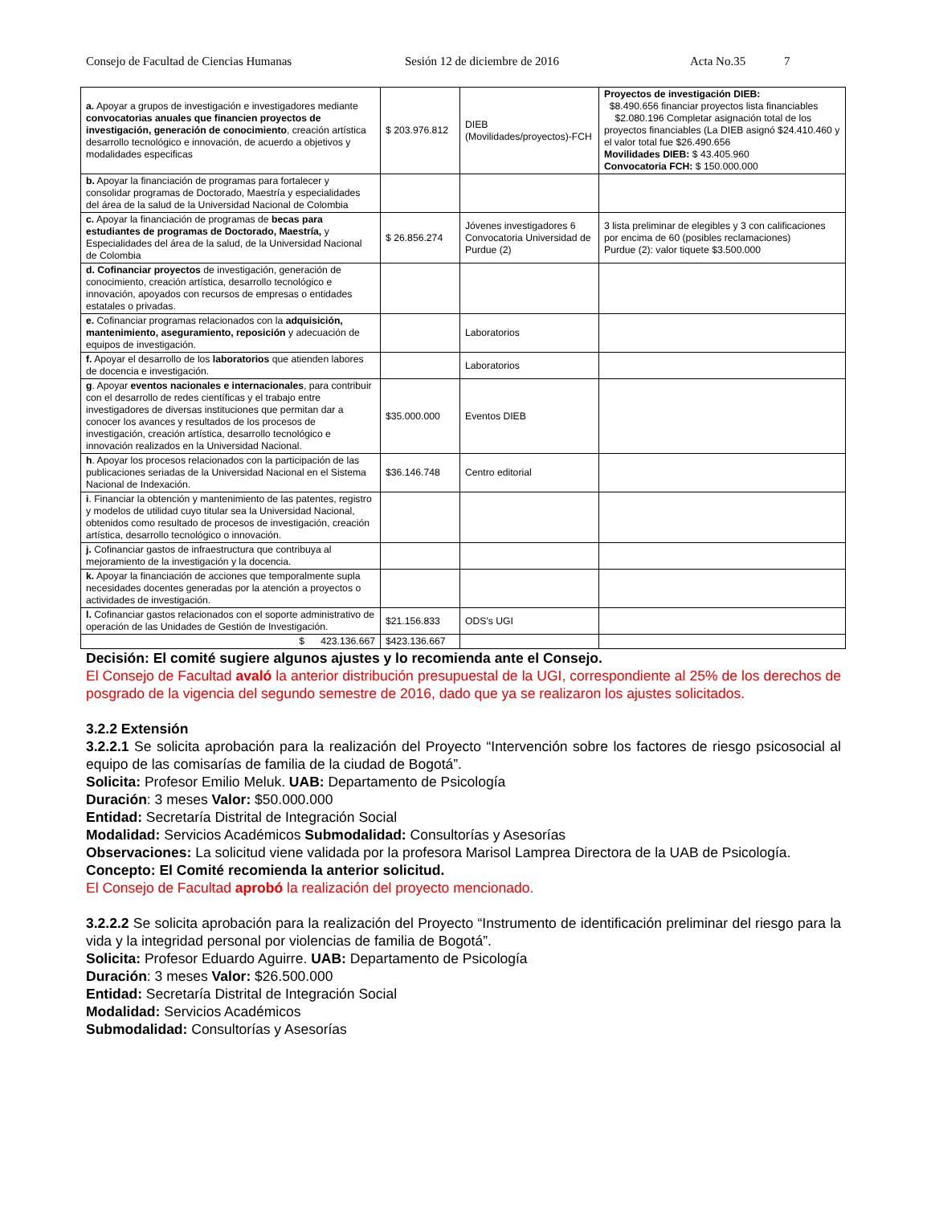Consejo de Facultad de Ciencias Humanas Sesión 12 de diciembre de 2016 Acta No.35 7
| a. Apoyar a grupos de investigación e investigadores mediante convocatorias anuales que financien proyectos de investigación, generación de conocimiento , creación artística desarrollo tecnológico e innovación, de acuerdo a objetivos y modalidades especificas | $ 203.976.812 | DIEB (Movilidades/proyectos)-FCH | Proyectos de investigación DIEB: $8.490.656 financiar proyectos lista financiables $2.080.196 Completar asignación total de los proyectos financiables (La DIEB asignó $24.410.460 y el valor total fue $26.490.656 Movilidades DIEB: $ 43.405.960 Convocatoria FCH: $ 150.000.000 |
| b. Apoyar la financiación de programas para fortalecer y consolidar programas de Doctorado, Maestría y especialidades del área de la salud de la Universidad Nacional de Colombia | | | |
| c. Apoyar la financiación de programas de becas para estudiantes de programas de Doctorado, Maestría, y Especialidades del área de la salud, de la Universidad Nacional de Colombia | $ 26.856.274 | Jóvenes investigadores 6 Convocatoria Universidad de Purdue (2) | 3 lista preliminar de elegibles y 3 con calificaciones por encima de 60 (posibles reclamaciones) Purdue (2): valor tiquete $3.500.000 |
| d. Cofinanciar proyectos de investigación, generación de conocimiento, creación artística, desarrollo tecnológico e innovación, apoyados con recursos de empresas o entidades estatales o privadas. | | | |
| e. Cofinanciar programas relacionados con la adquisición, mantenimiento, aseguramiento, reposición y adecuación de equipos de investigación. | | Laboratorios | |
| f. Apoyar el desarrollo de los laboratorios que atienden labores de docencia e investigación. | | Laboratorios | |
| g . Apoyar eventos nacionales e internacionales , para contribuir con el desarrollo de redes científicas y el trabajo entre investigadores de diversas instituciones que permitan dar a conocer los avances y resultados de los procesos de investigación, creación artística, desarrollo tecnológico e innovación realizados en la Universidad Nacional. | $35.000.000 | Eventos DIEB | |
| h . Apoyar los procesos relacionados con la participación de las publicaciones seriadas de la Universidad Nacional en el Sistema Nacional de Indexación. | $36.146.748 | Centro editorial | |
| i . Financiar la obtención y mantenimiento de las patentes, registro y modelos de utilidad cuyo titular sea la Universidad Nacional, obtenidos como resultado de procesos de investigación, creación artística, desarrollo tecnológico o innovación. | | | |
| j. Cofinanciar gastos de infraestructura que contribuya al mejoramiento de la investigación y la docencia. | | | |
| k. Apoyar la financiación de acciones que temporalmente supla necesidades docentes generadas por la atención a proyectos o actividades de investigación. | | | |
| l. Cofinanciar gastos relacionados con el soporte administrativo de operación de las Unidades de Gestión de Investigación. | $21.156.833 | ODS's UGI | |
| $ 423.136.667 | $423.136.667 | | |
Decisión: El comité sugiere algunos ajustes y lo recomienda ante el Consejo.
El Consejo de Facultad avaló la anterior distribución presupuestal de la UGI, correspondiente al 25% de los derechos de posgrado de la vigencia del segundo semestre de 2016, dado que ya se realizaron los ajustes solicitados.
3.2.2 Extensión
3.2.2.1 Se solicita aprobación para la realización del Proyecto “Intervención sobre los factores de riesgo psicosocial al equipo de las comisarías de familia de la ciudad de Bogotá”.
Solicita: Profesor Emilio Meluk. UAB: Departamento de Psicología
Duración: 3 meses Valor: $50.000.000
Entidad: Secretaría Distrital de Integración Social
Modalidad: Servicios Académicos Submodalidad: Consultorías y Asesorías
Observaciones: La solicitud viene validada por la profesora Marisol Lamprea Directora de la UAB de Psicología.
Concepto: El Comité recomienda la anterior solicitud.
El Consejo de Facultad aprobó la realización del proyecto mencionado.
3.2.2.2 Se solicita aprobación para la realización del Proyecto “Instrumento de identificación preliminar del riesgo para la vida y la integridad personal por violencias de familia de Bogotá”.
Solicita: Profesor Eduardo Aguirre. UAB: Departamento de Psicología
Duración: 3 meses Valor: $26.500.000
Entidad: Secretaría Distrital de Integración Social
Modalidad: Servicios Académicos
Submodalidad: Consultorías y Asesorías